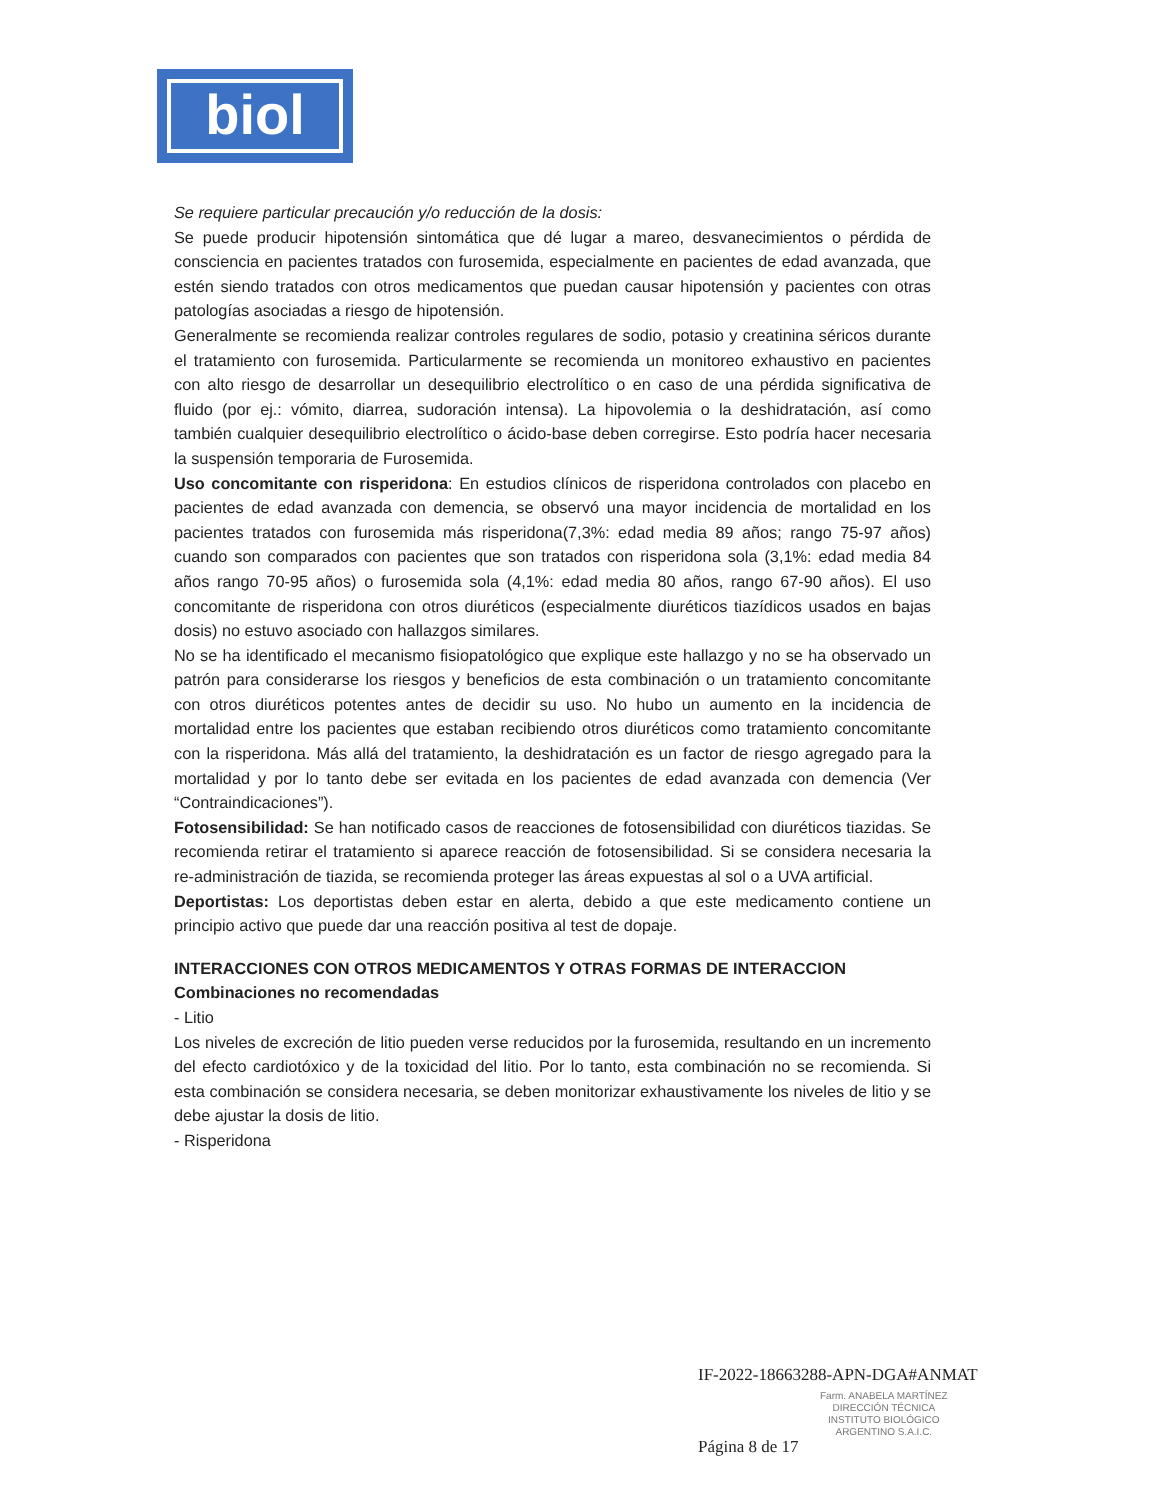biol
Se requiere particular precaución y/o reducción de la dosis:
Se puede producir hipotensión sintomática que dé lugar a mareo, desvanecimientos o pérdida de consciencia en pacientes tratados con furosemida, especialmente en pacientes de edad avanzada, que estén siendo tratados con otros medicamentos que puedan causar hipotensión y pacientes con otras patologías asociadas a riesgo de hipotensión.
Generalmente se recomienda realizar controles regulares de sodio, potasio y creatinina séricos durante el tratamiento con furosemida. Particularmente se recomienda un monitoreo exhaustivo en pacientes con alto riesgo de desarrollar un desequilibrio electrolítico o en caso de una pérdida significativa de fluido (por ej.: vómito, diarrea, sudoración intensa). La hipovolemia o la deshidratación, así como también cualquier desequilibrio electrolítico o ácido-base deben corregirse. Esto podría hacer necesaria la suspensión temporaria de Furosemida.
Uso concomitante con risperidona: En estudios clínicos de risperidona controlados con placebo en pacientes de edad avanzada con demencia, se observó una mayor incidencia de mortalidad en los pacientes tratados con furosemida más risperidona(7,3%: edad media 89 años; rango 75-97 años) cuando son comparados con pacientes que son tratados con risperidona sola (3,1%: edad media 84 años rango 70-95 años) o furosemida sola (4,1%: edad media 80 años, rango 67-90 años). El uso concomitante de risperidona con otros diuréticos (especialmente diuréticos tiazídicos usados en bajas dosis) no estuvo asociado con hallazgos similares.
No se ha identificado el mecanismo fisiopatológico que explique este hallazgo y no se ha observado un patrón para considerarse los riesgos y beneficios de esta combinación o un tratamiento concomitante con otros diuréticos potentes antes de decidir su uso. No hubo un aumento en la incidencia de mortalidad entre los pacientes que estaban recibiendo otros diuréticos como tratamiento concomitante con la risperidona. Más allá del tratamiento, la deshidratación es un factor de riesgo agregado para la mortalidad y por lo tanto debe ser evitada en los pacientes de edad avanzada con demencia (Ver “Contraindicaciones”).
Fotosensibilidad: Se han notificado casos de reacciones de fotosensibilidad con diuréticos tiazidas. Se recomienda retirar el tratamiento si aparece reacción de fotosensibilidad. Si se considera necesaria la re-administración de tiazida, se recomienda proteger las áreas expuestas al sol o a UVA artificial.
Deportistas: Los deportistas deben estar en alerta, debido a que este medicamento contiene un principio activo que puede dar una reacción positiva al test de dopaje.
INTERACCIONES CON OTROS MEDICAMENTOS Y OTRAS FORMAS DE INTERACCION
Combinaciones no recomendadas
- Litio
Los niveles de excreción de litio pueden verse reducidos por la furosemida, resultando en un incremento del efecto cardiotóxico y de la toxicidad del litio. Por lo tanto, esta combinación no se recomienda. Si esta combinación se considera necesaria, se deben monitorizar exhaustivamente los niveles de litio y se debe ajustar la dosis de litio.
- Risperidona
IF-2022-18663288-APN-DGA#ANMAT
Farm. ANABELA MARTÍNEZ
DIRECCIÓN TÉCNICA
INSTITUTO BIOLÓGICO
ARGENTINO S.A.I.C.
Página 8 de 17